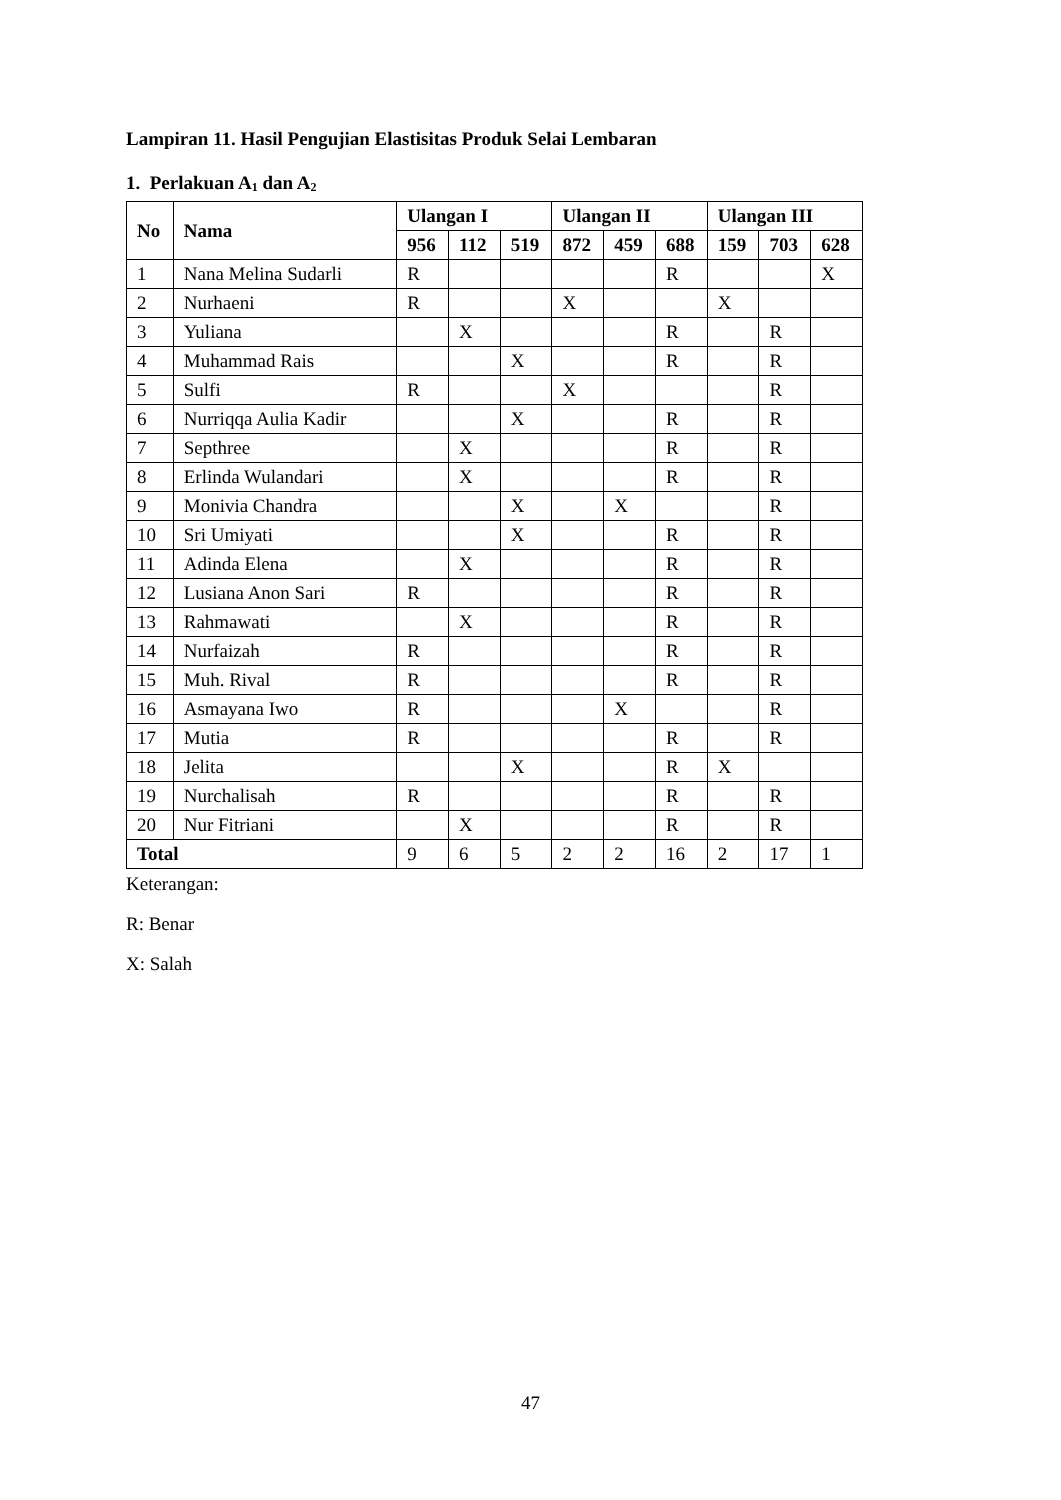Lampiran 11. Hasil Pengujian Elastisitas Produk Selai Lembaran
1. Perlakuan A<sub>1</sub> dan A<sub>2</sub>
| No | Nama | Ulangan I | | | Ulangan II | | | Ulangan III | | |
| --- | --- | --- | --- | --- | --- | --- | --- | --- | --- | --- |
| | | 956 | 112 | 519 | 872 | 459 | 688 | 159 | 703 | 628 |
| 1 | Nana Melina Sudarli | R | | | | | R | | | X |
| 2 | Nurhaeni | R | | | X | | | X | | |
| 3 | Yuliana | | X | | | | R | | R | |
| 4 | Muhammad Rais | | | X | | | R | | R | |
| 5 | Sulfi | R | | | X | | | | R | |
| 6 | Nurriqqa Aulia Kadir | | | X | | | R | | R | |
| 7 | Septhree | | X | | | | R | | R | |
| 8 | Erlinda Wulandari | | X | | | | R | | R | |
| 9 | Monivia Chandra | | | X | | X | | | R | |
| 10 | Sri Umiyati | | | X | | | R | | R | |
| 11 | Adinda Elena | | X | | | | R | | R | |
| 12 | Lusiana Anon Sari | R | | | | | R | | R | |
| 13 | Rahmawati | | X | | | | R | | R | |
| 14 | Nurfaizah | R | | | | | R | | R | |
| 15 | Muh. Rival | R | | | | | R | | R | |
| 16 | Asmayana Iwo | R | | | | X | | | R | |
| 17 | Mutia | R | | | | | R | | R | |
| 18 | Jelita | | | X | | | R | X | | |
| 19 | Nurchalisah | R | | | | | R | | R | |
| 20 | Nur Fitriani | | X | | | | R | | R | |
| Total | | 9 | 6 | 5 | 2 | 2 | 16 | 2 | 17 | 1 |
Keterangan:
R: Benar
X: Salah
47